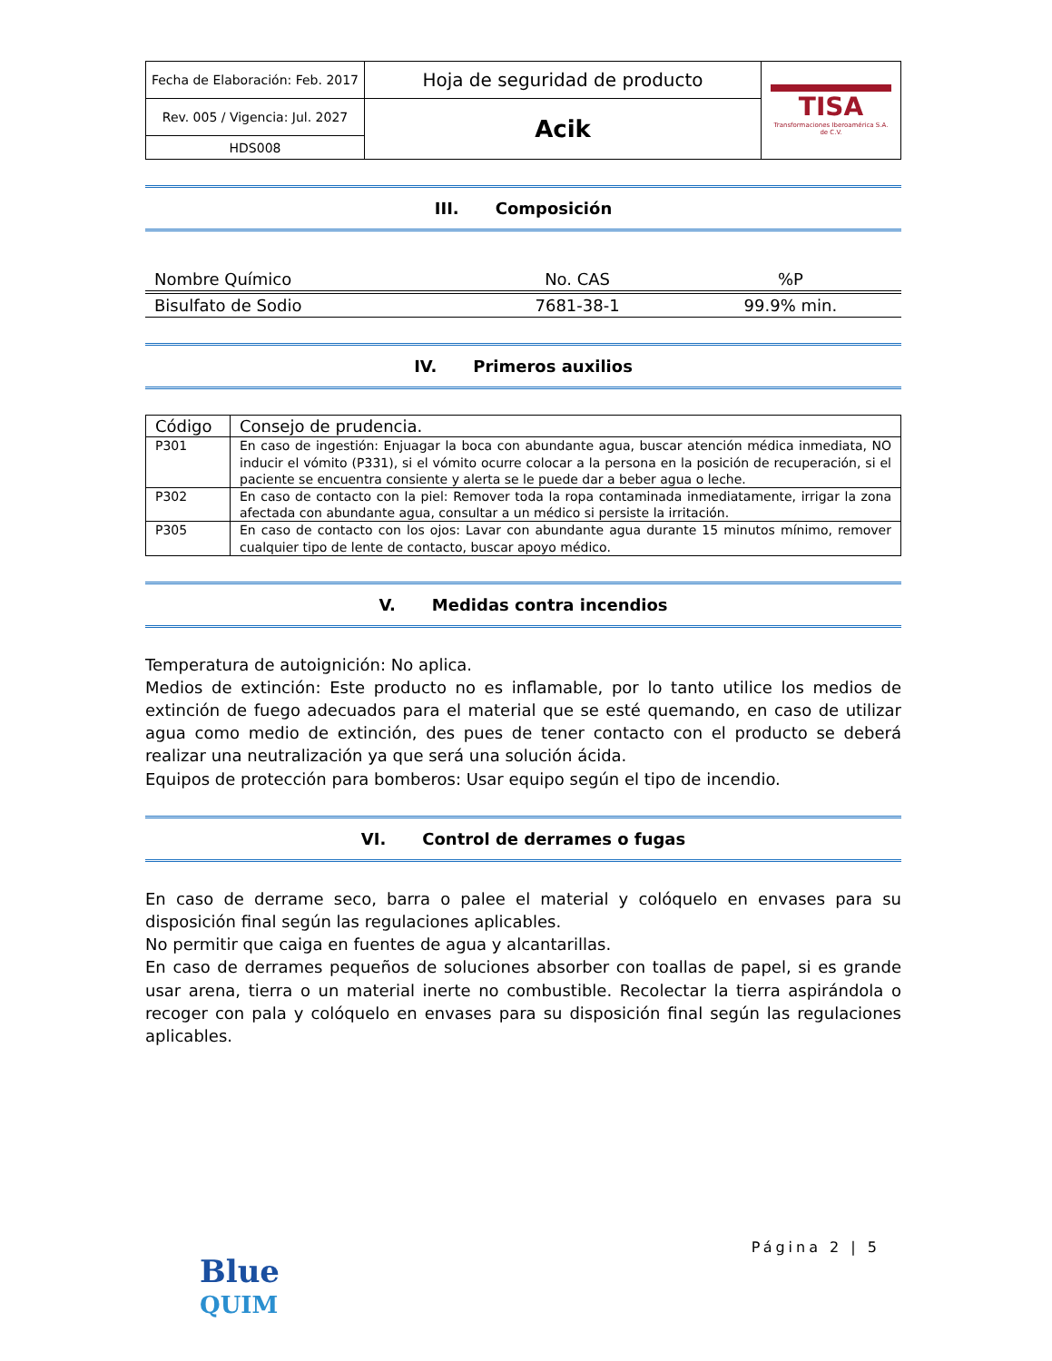| Fecha de Elaboración: Feb. 2017 | Hoja de seguridad de producto | TISA Transformaciones Iberoamérica S.A. de C.V. |
| Rev. 005 / Vigencia: Jul. 2027 | Acik | |
| HDS008 | | |
III. Composición
| Nombre Químico | No. CAS | %P |
| --- | --- | --- |
| Bisulfato de Sodio | 7681-38-1 | 99.9% min. |
IV. Primeros auxilios
| Código | Consejo de prudencia. |
| --- | --- |
| P301 | En caso de ingestión: Enjuagar la boca con abundante agua, buscar atención médica inmediata, NO inducir el vómito (P331), si el vómito ocurre colocar a la persona en la posición de recuperación, si el paciente se encuentra consiente y alerta se le puede dar a beber agua o leche. |
| P302 | En caso de contacto con la piel: Remover toda la ropa contaminada inmediatamente, irrigar la zona afectada con abundante agua, consultar a un médico si persiste la irritación. |
| P305 | En caso de contacto con los ojos: Lavar con abundante agua durante 15 minutos mínimo, remover cualquier tipo de lente de contacto, buscar apoyo médico. |
V. Medidas contra incendios
Temperatura de autoignición: No aplica.
Medios de extinción: Este producto no es inflamable, por lo tanto utilice los medios de extinción de fuego adecuados para el material que se esté quemando, en caso de utilizar agua como medio de extinción, des pues de tener contacto con el producto se deberá realizar una neutralización ya que será una solución ácida.
Equipos de protección para bomberos: Usar equipo según el tipo de incendio.
VI. Control de derrames o fugas
En caso de derrame seco, barra o palee el material y colóquelo en envases para su disposición final según las regulaciones aplicables.
No permitir que caiga en fuentes de agua y alcantarillas.
En caso de derrames pequeños de soluciones absorber con toallas de papel, si es grande usar arena, tierra o un material inerte no combustible. Recolectar la tierra aspirándola o recoger con pala y colóquelo en envases para su disposición final según las regulaciones aplicables.
Página 2 | 5
Blue
QUIM